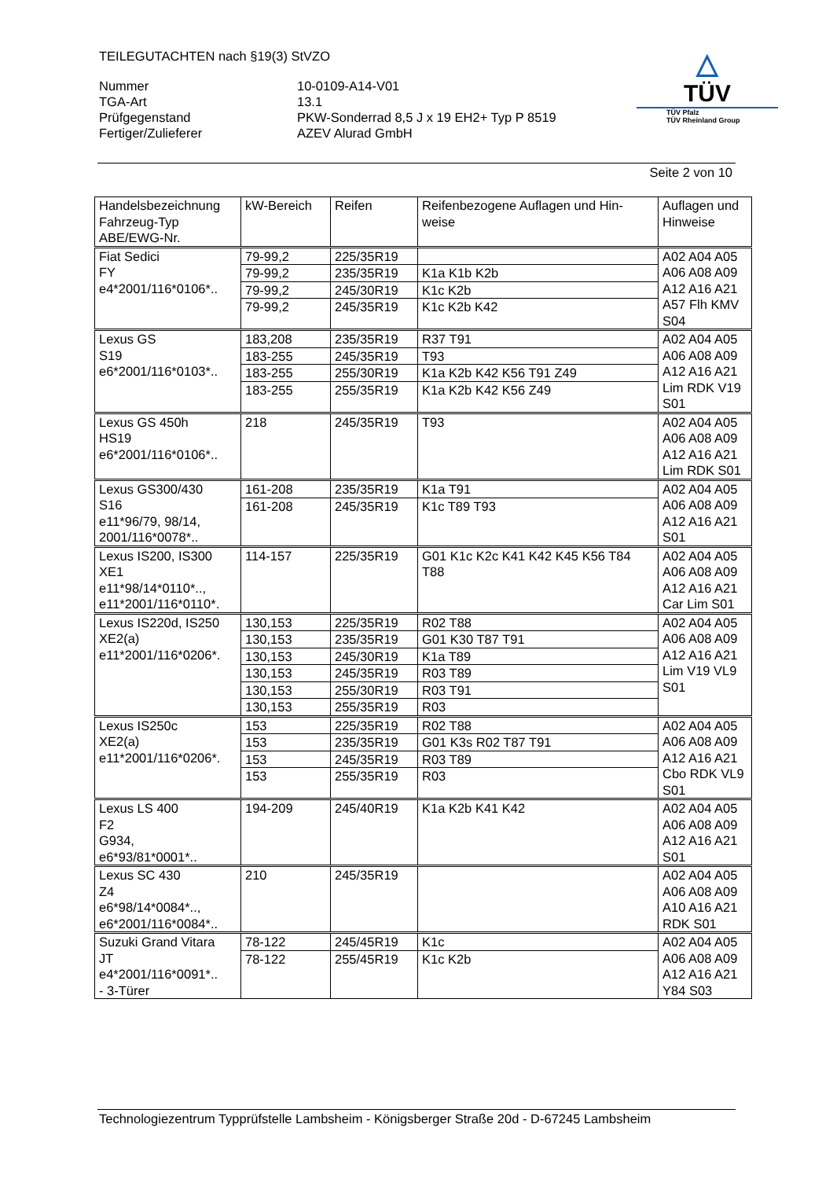TEILEGUTACHTEN nach §19(3) StVZO
| Nummer | 10-0109-A14-V01 |
| TGA-Art | 13.1 |
| Prüfgegenstand | PKW-Sonderrad 8,5 J x 19 EH2+ Typ P 8519 |
| Fertiger/Zulieferer | AZEV Alurad GmbH |
△
TÜV
TÜV Pfalz
TÜV Rheinland Group
Seite 2 von 10
| Handelsbezeichnung Fahrzeug-Typ ABE/EWG-Nr. | kW-Bereich | Reifen | Reifenbezogene Auflagen und Hin- weise | Auflagen und Hinweise |
| --- | --- | --- | --- | --- |
| Fiat Sedici FY e4*2001/116*0106*.. | 79-99,2 | 225/35R19 | | A02 A04 A05 A06 A08 A09 A12 A16 A21 A57 Flh KMV S04 |
| | 79-99,2 | 235/35R19 | K1a K1b K2b | |
| | 79-99,2 | 245/30R19 | K1c K2b | |
| | 79-99,2 | 245/35R19 | K1c K2b K42 | |
| Lexus GS S19 e6*2001/116*0103*.. | 183,208 | 235/35R19 | R37 T91 | A02 A04 A05 A06 A08 A09 A12 A16 A21 Lim RDK V19 S01 |
| | 183-255 | 245/35R19 | T93 | |
| | 183-255 | 255/30R19 | K1a K2b K42 K56 T91 Z49 | |
| | 183-255 | 255/35R19 | K1a K2b K42 K56 Z49 | |
| Lexus GS 450h HS19 e6*2001/116*0106*.. | 218 | 245/35R19 | T93 | A02 A04 A05 A06 A08 A09 A12 A16 A21 Lim RDK S01 |
| Lexus GS300/430 S16 e11*96/79, 98/14, 2001/116*0078*.. | 161-208 | 235/35R19 | K1a T91 | A02 A04 A05 A06 A08 A09 A12 A16 A21 S01 |
| | 161-208 | 245/35R19 | K1c T89 T93 | |
| Lexus IS200, IS300 XE1 e11*98/14*0110*.., e11*2001/116*0110*. | 114-157 | 225/35R19 | G01 K1c K2c K41 K42 K45 K56 T84 T88 | A02 A04 A05 A06 A08 A09 A12 A16 A21 Car Lim S01 |
| Lexus IS220d, IS250 XE2(a) e11*2001/116*0206*. | 130,153 | 225/35R19 | R02 T88 | A02 A04 A05 A06 A08 A09 A12 A16 A21 Lim V19 VL9 S01 |
| | 130,153 | 235/35R19 | G01 K30 T87 T91 | |
| | 130,153 | 245/30R19 | K1a T89 | |
| | 130,153 | 245/35R19 | R03 T89 | |
| | 130,153 | 255/30R19 | R03 T91 | |
| | 130,153 | 255/35R19 | R03 | |
| Lexus IS250c XE2(a) e11*2001/116*0206*. | 153 | 225/35R19 | R02 T88 | A02 A04 A05 A06 A08 A09 A12 A16 A21 Cbo RDK VL9 S01 |
| | 153 | 235/35R19 | G01 K3s R02 T87 T91 | |
| | 153 | 245/35R19 | R03 T89 | |
| | 153 | 255/35R19 | R03 | |
| Lexus LS 400 F2 G934, e6*93/81*0001*.. | 194-209 | 245/40R19 | K1a K2b K41 K42 | A02 A04 A05 A06 A08 A09 A12 A16 A21 S01 |
| Lexus SC 430 Z4 e6*98/14*0084*.., e6*2001/116*0084*.. | 210 | 245/35R19 | | A02 A04 A05 A06 A08 A09 A10 A16 A21 RDK S01 |
| Suzuki Grand Vitara JT e4*2001/116*0091*.. - 3-Türer | 78-122 | 245/45R19 | K1c | A02 A04 A05 A06 A08 A09 A12 A16 A21 Y84 S03 |
| | 78-122 | 255/45R19 | K1c K2b | |
Technologiezentrum Typprüfstelle Lambsheim - Königsberger Straße 20d - D-67245 Lambsheim